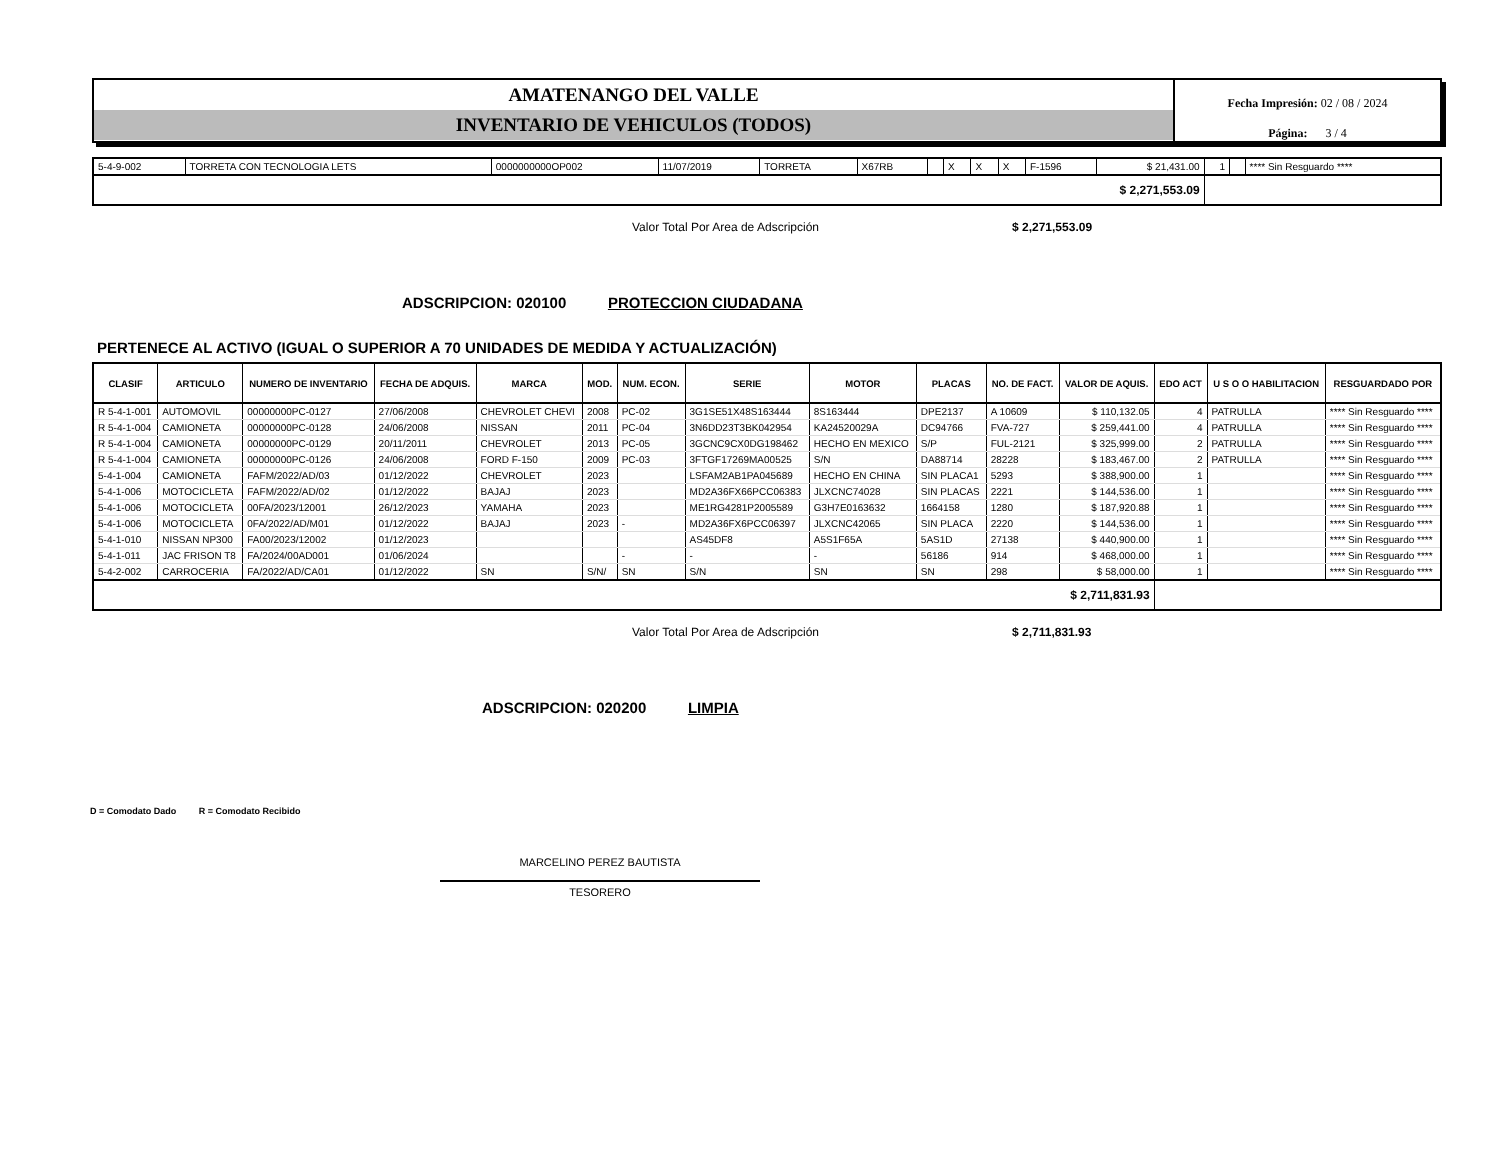AMATENANGO DEL VALLE
INVENTARIO DE VEHICULOS (TODOS)
Fecha Impresión: 02 / 08 / 2024
Página: 3 / 4
| 5-4-9-002 | TORRETA CON TECNOLOGIA LETS | 0000000000OP002 | 11/07/2019 | TORRETA | X67RB | | X | X | X | F-1596 | $ 21,431.00 | 1 | | **** Sin Resguardo **** |
| $ 2,271,553.09 | | | | | | | | | | | | | | |
Valor Total Por Area de Adscripción $ 2,271,553.09
ADSCRIPCION: 020100 PROTECCION CIUDADANA
PERTENECE AL ACTIVO (IGUAL O SUPERIOR A 70 UNIDADES DE MEDIDA Y ACTUALIZACIÓN)
| CLASIF | ARTICULO | NUMERO DE INVENTARIO | FECHA DE ADQUIS. | MARCA | MOD. | NUM. ECON. | SERIE | MOTOR | PLACAS | NO. DE FACT. | VALOR DE AQUIS. | EDO ACT | U S O O HABILITACION | RESGUARDADO POR |
| --- | --- | --- | --- | --- | --- | --- | --- | --- | --- | --- | --- | --- | --- | --- |
| R 5-4-1-001 | AUTOMOVIL | 00000000PC-0127 | 27/06/2008 | CHEVROLET CHEVI | 2008 | PC-02 | 3G1SE51X48S163444 | 8S163444 | DPE2137 | A 10609 | $ 110,132.05 | 4 | PATRULLA | **** Sin Resguardo **** |
| R 5-4-1-004 | CAMIONETA | 00000000PC-0128 | 24/06/2008 | NISSAN | 2011 | PC-04 | 3N6DD23T3BK042954 | KA24520029A | DC94766 | FVA-727 | $ 259,441.00 | 4 | PATRULLA | **** Sin Resguardo **** |
| R 5-4-1-004 | CAMIONETA | 00000000PC-0129 | 20/11/2011 | CHEVROLET | 2013 | PC-05 | 3GCNC9CX0DG198462 | HECHO EN MEXICO | S/P | FUL-2121 | $ 325,999.00 | 2 | PATRULLA | **** Sin Resguardo **** |
| R 5-4-1-004 | CAMIONETA | 00000000PC-0126 | 24/06/2008 | FORD F-150 | 2009 | PC-03 | 3FTGF17269MA00525 | S/N | DA88714 | 28228 | $ 183,467.00 | 2 | PATRULLA | **** Sin Resguardo **** |
| 5-4-1-004 | CAMIONETA | FAFM/2022/AD/03 | 01/12/2022 | CHEVROLET | 2023 | | LSFAM2AB1PA045689 | HECHO EN CHINA | SIN PLACA1 | 5293 | $ 388,900.00 | 1 | | **** Sin Resguardo **** |
| 5-4-1-006 | MOTOCICLETA | FAFM/2022/AD/02 | 01/12/2022 | BAJAJ | 2023 | | MD2A36FX66PCC06383 | JLXCNC74028 | SIN PLACAS | 2221 | $ 144,536.00 | 1 | | **** Sin Resguardo **** |
| 5-4-1-006 | MOTOCICLETA | 00FA/2023/12001 | 26/12/2023 | YAMAHA | 2023 | | ME1RG4281P2005589 | G3H7E0163632 | 1664158 | 1280 | $ 187,920.88 | 1 | | **** Sin Resguardo **** |
| 5-4-1-006 | MOTOCICLETA | 0FA/2022/AD/M01 | 01/12/2022 | BAJAJ | 2023 | - | MD2A36FX6PCC06397 | JLXCNC42065 | SIN PLACA | 2220 | $ 144,536.00 | 1 | | **** Sin Resguardo **** |
| 5-4-1-010 | NISSAN NP300 | FA00/2023/12002 | 01/12/2023 | | | | AS45DF8 | A5S1F65A | 5AS1D | 27138 | $ 440,900.00 | 1 | | **** Sin Resguardo **** |
| 5-4-1-011 | JAC FRISON T8 | FA/2024/00AD001 | 01/06/2024 | | | - | - | - | 56186 | 914 | $ 468,000.00 | 1 | | **** Sin Resguardo **** |
| 5-4-2-002 | CARROCERIA | FA/2022/AD/CA01 | 01/12/2022 | SN | S/N/ | SN | S/N | SN | SN | 298 | $ 58,000.00 | 1 | | **** Sin Resguardo **** |
| $ 2,711,831.93 | | | | | | | | | | | | | | |
Valor Total Por Area de Adscripción $ 2,711,831.93
ADSCRIPCION: 020200 LIMPIA
D = Comodato Dado R = Comodato Recibido
MARCELINO PEREZ BAUTISTA
TESORERO